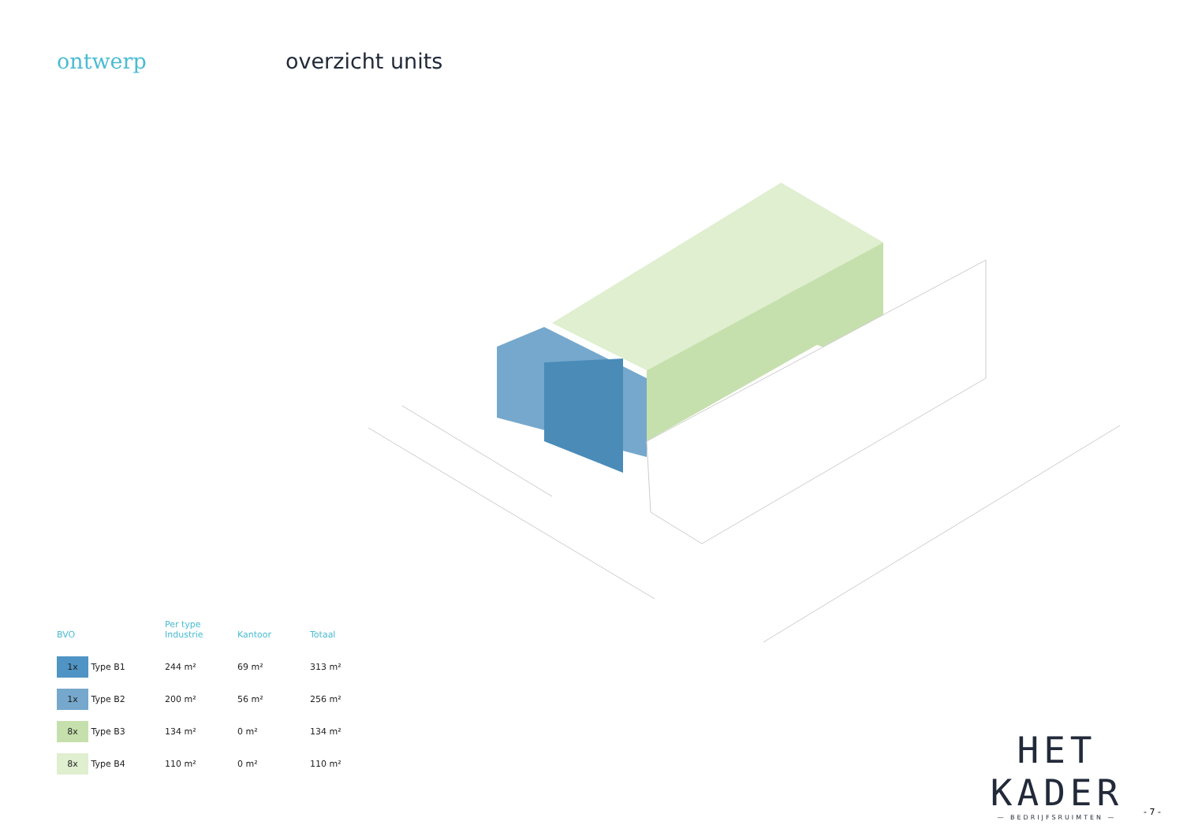ontwerp overzicht units
| BVO | Per type Industrie | Kantoor | Totaal |
| --- | --- | --- | --- |
| 1x Type B1 | 244 m² | 69 m² | 313 m² |
| 1x Type B2 | 200 m² | 56 m² | 256 m² |
| 8x Type B3 | 134 m² | 0 m² | 134 m² |
| 8x Type B4 | 110 m² | 0 m² | 110 m² |
HET KADER
— BEDRIJFSRUIMTEN —
- 7 -